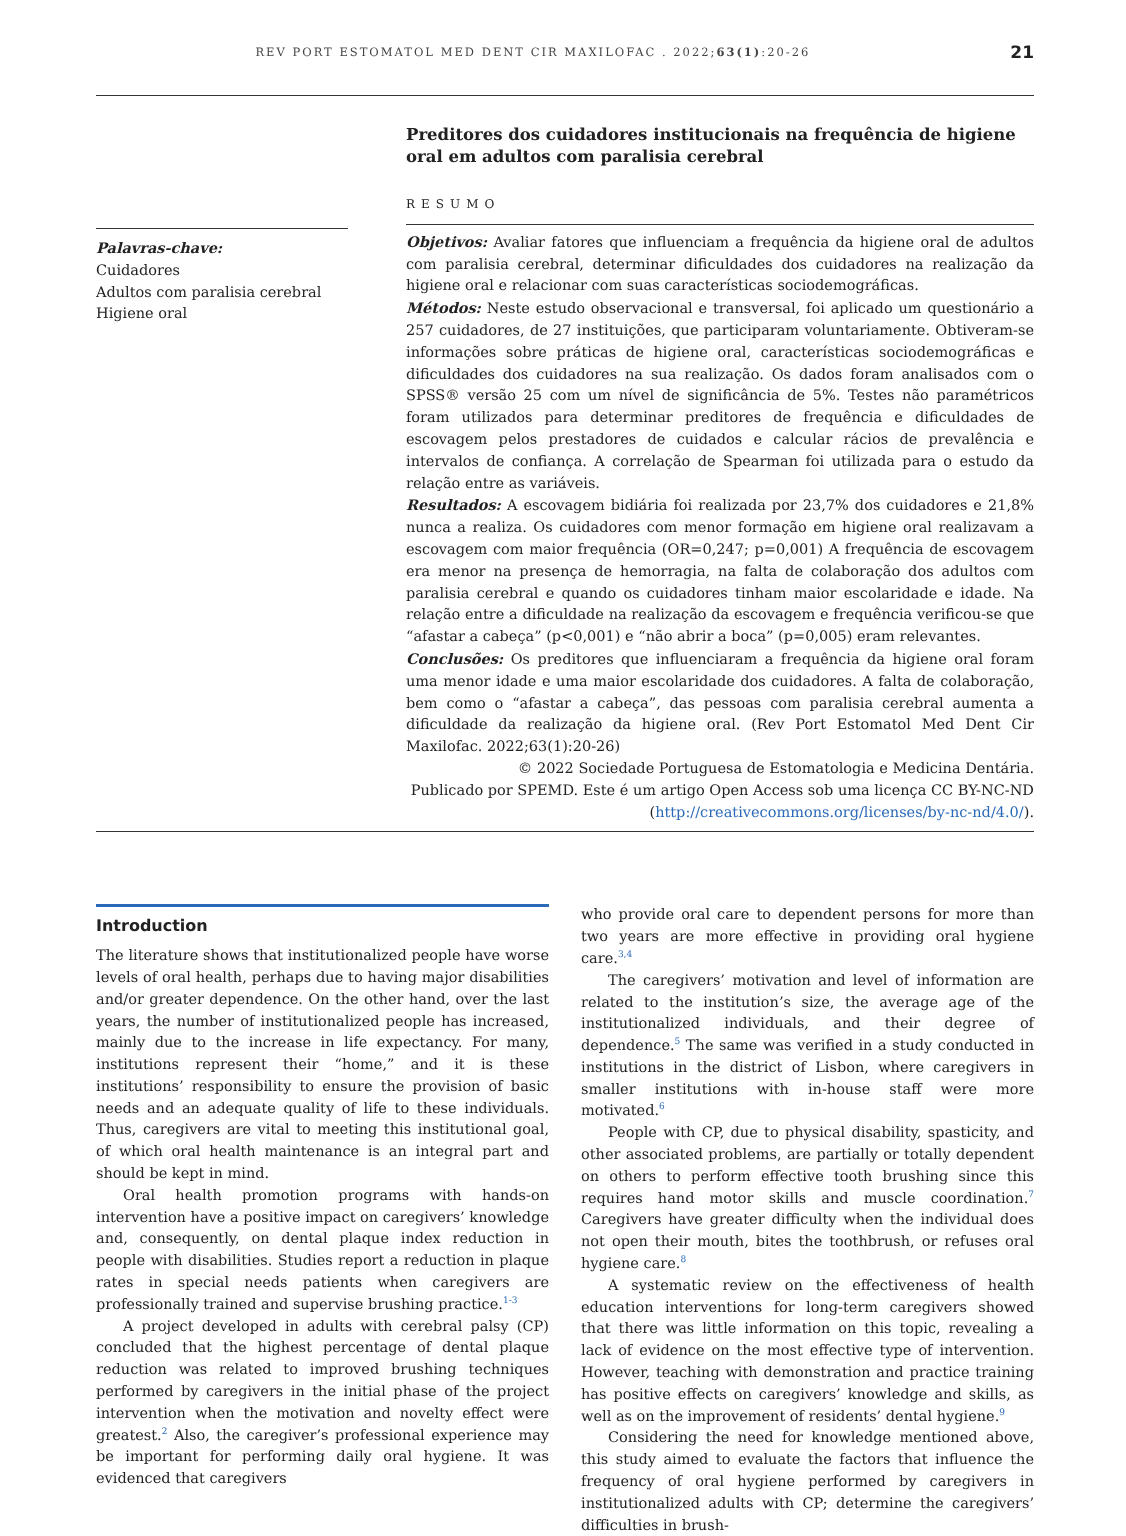REV PORT ESTOMATOL MED DENT CIR MAXILOFAC . 2022;63(1):20-26 21
Palavras-chave:
Cuidadores
Adultos com paralisia cerebral
Higiene oral
Preditores dos cuidadores institucionais na frequência de higiene oral em adultos com paralisia cerebral
RESUMO
Objetivos: Avaliar fatores que influenciam a frequência da higiene oral de adultos com paralisia cerebral, determinar dificuldades dos cuidadores na realização da higiene oral e relacionar com suas características sociodemográficas.
Métodos: Neste estudo observacional e transversal, foi aplicado um questionário a 257 cuidadores, de 27 instituições, que participaram voluntariamente. Obtiveram-se informações sobre práticas de higiene oral, características sociodemográficas e dificuldades dos cuidadores na sua realização. Os dados foram analisados com o SPSS® versão 25 com um nível de significância de 5%. Testes não paramétricos foram utilizados para determinar preditores de frequência e dificuldades de escovagem pelos prestadores de cuidados e calcular rácios de prevalência e intervalos de confiança. A correlação de Spearman foi utilizada para o estudo da relação entre as variáveis.
Resultados: A escovagem bidiária foi realizada por 23,7% dos cuidadores e 21,8% nunca a realiza. Os cuidadores com menor formação em higiene oral realizavam a escovagem com maior frequência (OR=0,247; p=0,001) A frequência de escovagem era menor na presença de hemorragia, na falta de colaboração dos adultos com paralisia cerebral e quando os cuidadores tinham maior escolaridade e idade. Na relação entre a dificuldade na realização da escovagem e frequência verificou-se que “afastar a cabeça” (p<0,001) e “não abrir a boca” (p=0,005) eram relevantes.
Conclusões: Os preditores que influenciaram a frequência da higiene oral foram uma menor idade e uma maior escolaridade dos cuidadores. A falta de colaboração, bem como o “afastar a cabeça”, das pessoas com paralisia cerebral aumenta a dificuldade da realização da higiene oral. (Rev Port Estomatol Med Dent Cir Maxilofac. 2022;63(1):20-26)
© 2022 Sociedade Portuguesa de Estomatologia e Medicina Dentária.
Publicado por SPEMD. Este é um artigo Open Access sob uma licença CC BY-NC-ND
(http://creativecommons.org/licenses/by-nc-nd/4.0/).
Introduction
The literature shows that institutionalized people have worse levels of oral health, perhaps due to having major disabilities and/or greater dependence. On the other hand, over the last years, the number of institutionalized people has increased, mainly due to the increase in life expectancy. For many, institutions represent their “home,” and it is these institutions’ responsibility to ensure the provision of basic needs and an adequate quality of life to these individuals. Thus, caregivers are vital to meeting this institutional goal, of which oral health maintenance is an integral part and should be kept in mind.
Oral health promotion programs with hands-on intervention have a positive impact on caregivers’ knowledge and, consequently, on dental plaque index reduction in people with disabilities. Studies report a reduction in plaque rates in special needs patients when caregivers are professionally trained and supervise brushing practice.<sup>1-3</sup>
A project developed in adults with cerebral palsy (CP) concluded that the highest percentage of dental plaque reduction was related to improved brushing techniques performed by caregivers in the initial phase of the project intervention when the motivation and novelty effect were greatest.<sup>2</sup> Also, the caregiver’s professional experience may be important for performing daily oral hygiene. It was evidenced that caregivers
who provide oral care to dependent persons for more than two years are more effective in providing oral hygiene care.<sup>3,4</sup>
The caregivers’ motivation and level of information are related to the institution’s size, the average age of the institutionalized individuals, and their degree of dependence.<sup>5</sup> The same was verified in a study conducted in institutions in the district of Lisbon, where caregivers in smaller institutions with in-house staff were more motivated.<sup>6</sup>
People with CP, due to physical disability, spasticity, and other associated problems, are partially or totally dependent on others to perform effective tooth brushing since this requires hand motor skills and muscle coordination.<sup>7</sup> Caregivers have greater difficulty when the individual does not open their mouth, bites the toothbrush, or refuses oral hygiene care.<sup>8</sup>
A systematic review on the effectiveness of health education interventions for long-term caregivers showed that there was little information on this topic, revealing a lack of evidence on the most effective type of intervention. However, teaching with demonstration and practice training has positive effects on caregivers’ knowledge and skills, as well as on the improvement of residents’ dental hygiene.<sup>9</sup>
Considering the need for knowledge mentioned above, this study aimed to evaluate the factors that influence the frequency of oral hygiene performed by caregivers in institutionalized adults with CP; determine the caregivers’ difficulties in brush-